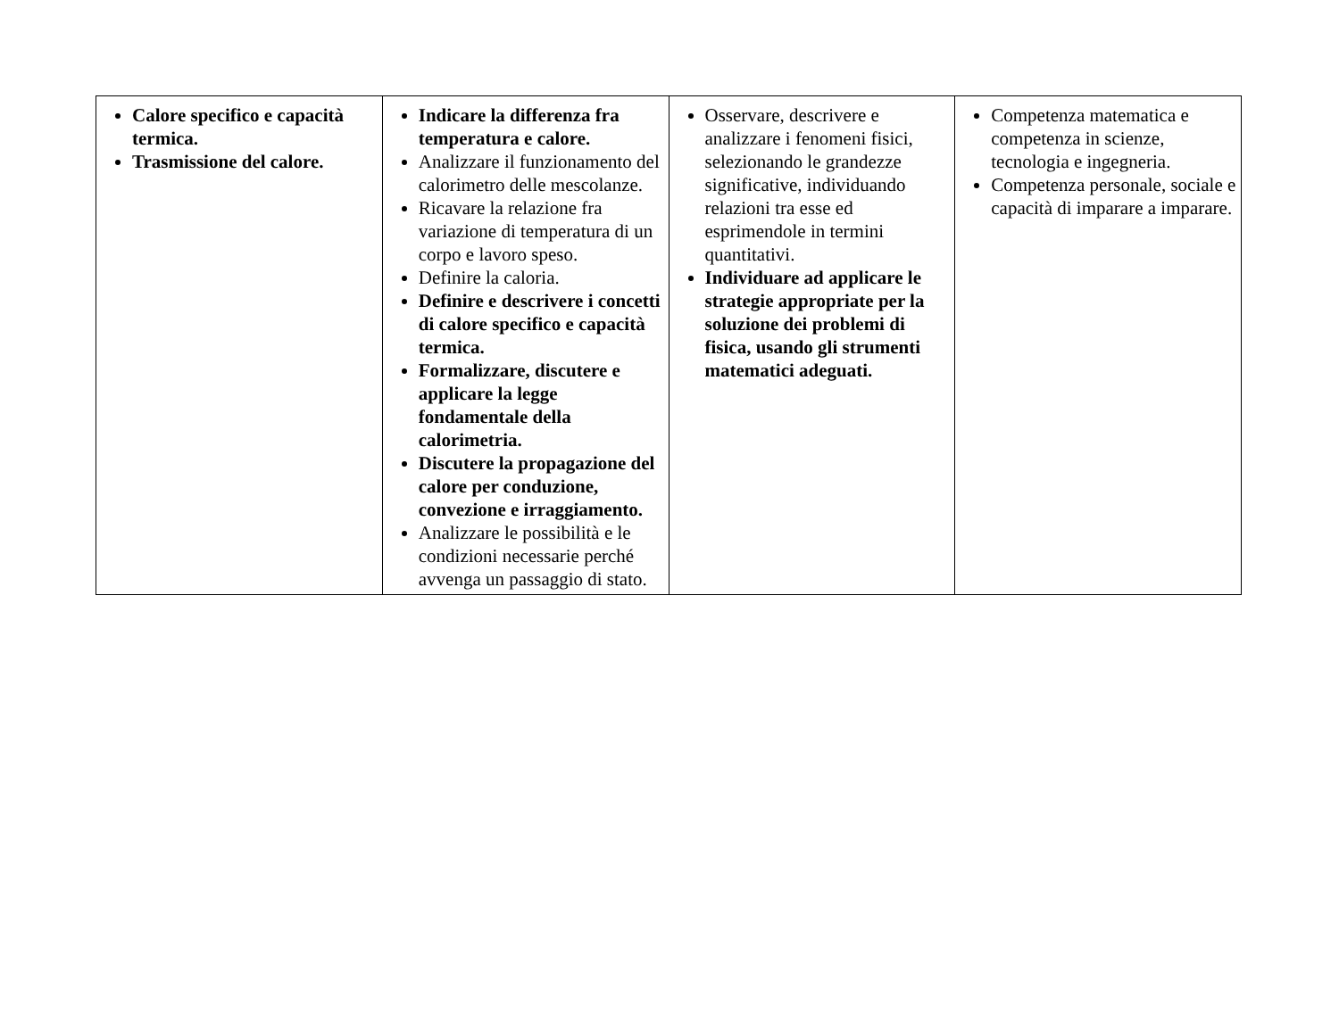| Calore specifico e capacità termica. Trasmissione del calore. | Indicare la differenza fra temperatura e calore. Analizzare il funzionamento del calorimetro delle mescolanze. Ricavare la relazione fra variazione di temperatura di un corpo e lavoro speso. Definire la caloria. Definire e descrivere i concetti di calore specifico e capacità termica. Formalizzare, discutere e applicare la legge fondamentale della calorimetria. Discutere la propagazione del calore per conduzione, convezione e irraggiamento. Analizzare le possibilità e le condizioni necessarie perché avvenga un passaggio di stato. | Osservare, descrivere e analizzare i fenomeni fisici, selezionando le grandezze significative, individuando relazioni tra esse ed esprimendole in termini quantitativi. Individuare ad applicare le strategie appropriate per la soluzione dei problemi di fisica, usando gli strumenti matematici adeguati. | Competenza matematica e competenza in scienze, tecnologia e ingegneria. Competenza personale, sociale e capacità di imparare a imparare. |